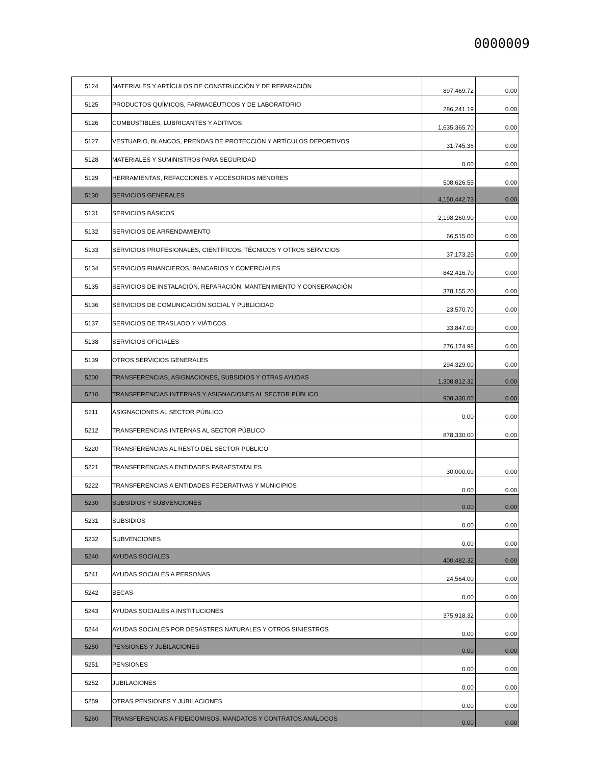0000009
| 5124 | MATERIALES Y ARTÍCULOS DE CONSTRUCCIÓN Y DE REPARACIÓN | 897,469.72 | 0.00 |
| 5125 | PRODUCTOS QUÍMICOS, FARMACÉUTICOS Y DE LABORATORIO | 286,241.19 | 0.00 |
| 5126 | COMBUSTIBLES, LUBRICANTES Y ADITIVOS | 1,635,365.70 | 0.00 |
| 5127 | VESTUARIO, BLANCOS, PRENDAS DE PROTECCIÓN Y ARTÍCULOS DEPORTIVOS | 31,745.36 | 0.00 |
| 5128 | MATERIALES Y SUMINISTROS PARA SEGURIDAD | 0.00 | 0.00 |
| 5129 | HERRAMIENTAS, REFACCIONES Y ACCESORIOS MENORES | 508,626.55 | 0.00 |
| 5130 | SERVICIOS GENERALES | 4,150,442.73 | 0.00 |
| 5131 | SERVICIOS BÁSICOS | 2,198,260.90 | 0.00 |
| 5132 | SERVICIOS DE ARRENDAMIENTO | 66,515.00 | 0.00 |
| 5133 | SERVICIOS PROFESIONALES, CIENTÍFICOS, TÉCNICOS Y OTROS SERVICIOS | 37,173.25 | 0.00 |
| 5134 | SERVICIOS FINANCIEROS, BANCARIOS Y COMERCIALES | 842,416.70 | 0.00 |
| 5135 | SERVICIOS DE INSTALACIÓN, REPARACIÓN, MANTENIMIENTO Y CONSERVACIÓN | 378,155.20 | 0.00 |
| 5136 | SERVICIOS DE COMUNICACIÓN SOCIAL Y PUBLICIDAD | 23,570.70 | 0.00 |
| 5137 | SERVICIOS DE TRASLADO Y VIÁTICOS | 33,847.00 | 0.00 |
| 5138 | SERVICIOS OFICIALES | 276,174.98 | 0.00 |
| 5139 | OTROS SERVICIOS GENERALES | 294,329.00 | 0.00 |
| 5200 | TRANSFERENCIAS, ASIGNACIONES, SUBSIDIOS Y OTRAS AYUDAS | 1,308,812.32 | 0.00 |
| 5210 | TRANSFERENCIAS INTERNAS Y ASIGNACIONES AL SECTOR PÚBLICO | 908,330.00 | 0.00 |
| 5211 | ASIGNACIONES AL SECTOR PÚBLICO | 0.00 | 0.00 |
| 5212 | TRANSFERENCIAS INTERNAS AL SECTOR PÚBLICO | 878,330.00 | 0.00 |
| 5220 | TRANSFERENCIAS AL RESTO DEL SECTOR PÚBLICO | | |
| 5221 | TRANSFERENCIAS A ENTIDADES PARAESTATALES | 30,000.00 | 0.00 |
| 5222 | TRANSFERENCIAS A ENTIDADES FEDERATIVAS Y MUNICIPIOS | 0.00 | 0.00 |
| 5230 | SUBSIDIOS Y SUBVENCIONES | 0.00 | 0.00 |
| 5231 | SUBSIDIOS | 0.00 | 0.00 |
| 5232 | SUBVENCIONES | 0.00 | 0.00 |
| 5240 | AYUDAS SOCIALES | 400,482.32 | 0.00 |
| 5241 | AYUDAS SOCIALES A PERSONAS | 24,564.00 | 0.00 |
| 5242 | BECAS | 0.00 | 0.00 |
| 5243 | AYUDAS SOCIALES A INSTITUCIONES | 375,918.32 | 0.00 |
| 5244 | AYUDAS SOCIALES POR DESASTRES NATURALES Y OTROS SINIESTROS | 0.00 | 0.00 |
| 5250 | PENSIONES Y JUBILACIONES | 0.00 | 0.00 |
| 5251 | PENSIONES | 0.00 | 0.00 |
| 5252 | JUBILACIONES | 0.00 | 0.00 |
| 5259 | OTRAS PENSIONES Y JUBILACIONES | 0.00 | 0.00 |
| 5260 | TRANSFERENCIAS A FIDEICOMISOS, MANDATOS Y CONTRATOS ANÁLOGOS | 0.00 | 0.00 |